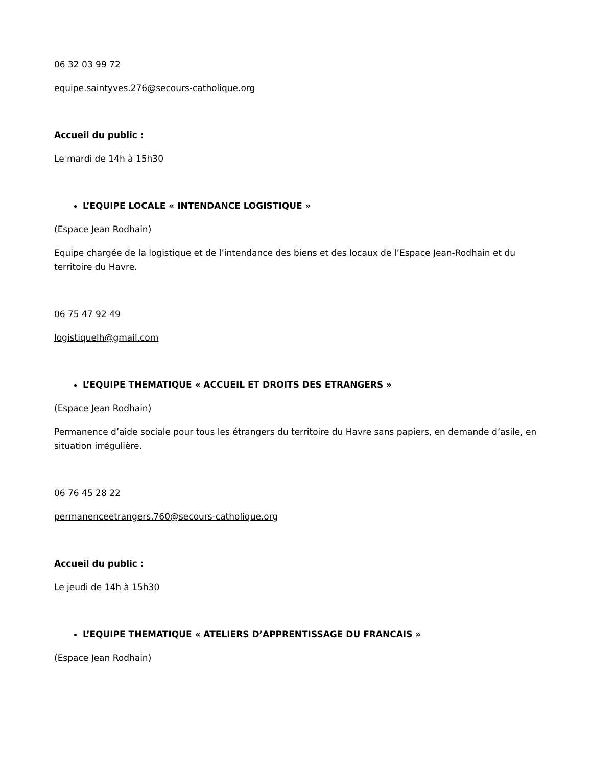06 32 03 99 72
equipe.saintyves.276@secours-catholique.org
Accueil du public :
Le mardi de 14h à 15h30
L’EQUIPE LOCALE « INTENDANCE LOGISTIQUE »
(Espace Jean Rodhain)
Equipe chargée de la logistique et de l’intendance des biens et des locaux de l’Espace Jean-Rodhain et du territoire du Havre.
06 75 47 92 49
logistiquelh@gmail.com
L’EQUIPE THEMATIQUE « ACCUEIL ET DROITS DES ETRANGERS »
(Espace Jean Rodhain)
Permanence d’aide sociale pour tous les étrangers du territoire du Havre sans papiers, en demande d’asile, en situation irrégulière.
06 76 45 28 22
permanenceetrangers.760@secours-catholique.org
Accueil du public :
Le jeudi de 14h à 15h30
L’EQUIPE THEMATIQUE « ATELIERS D’APPRENTISSAGE DU FRANCAIS »
(Espace Jean Rodhain)